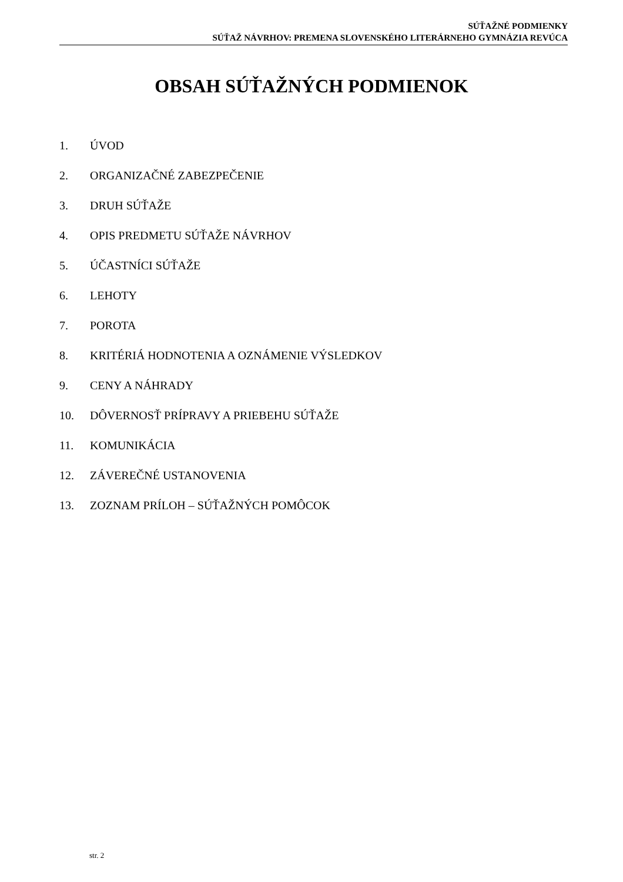SÚŤAŽNÉ PODMIENKY
SÚŤAŽ NÁVRHOV: PREMENA SLOVENSKÉHO LITERÁRNEHO GYMNÁZIA REVÚCA
OBSAH SÚŤAŽNÝCH PODMIENOK
1. ÚVOD
2. ORGANIZAČNÉ ZABEZPEČENIE
3. DRUH SÚŤAŽE
4. OPIS PREDMETU SÚŤAŽE NÁVRHOV
5. ÚČASTNÍCI SÚŤAŽE
6. LEHOTY
7. POROTA
8. KRITÉRIÁ HODNOTENIA A OZNÁMENIE VÝSLEDKOV
9. CENY A NÁHRADY
10. DÔVERNOSŤ PRÍPRAVY A PRIEBEHU SÚŤAŽE
11. KOMUNIKÁCIA
12. ZÁVEREČNÉ USTANOVENIA
13. ZOZNAM PRÍLOH – SÚŤAŽNÝCH POMÔCOK
str. 2